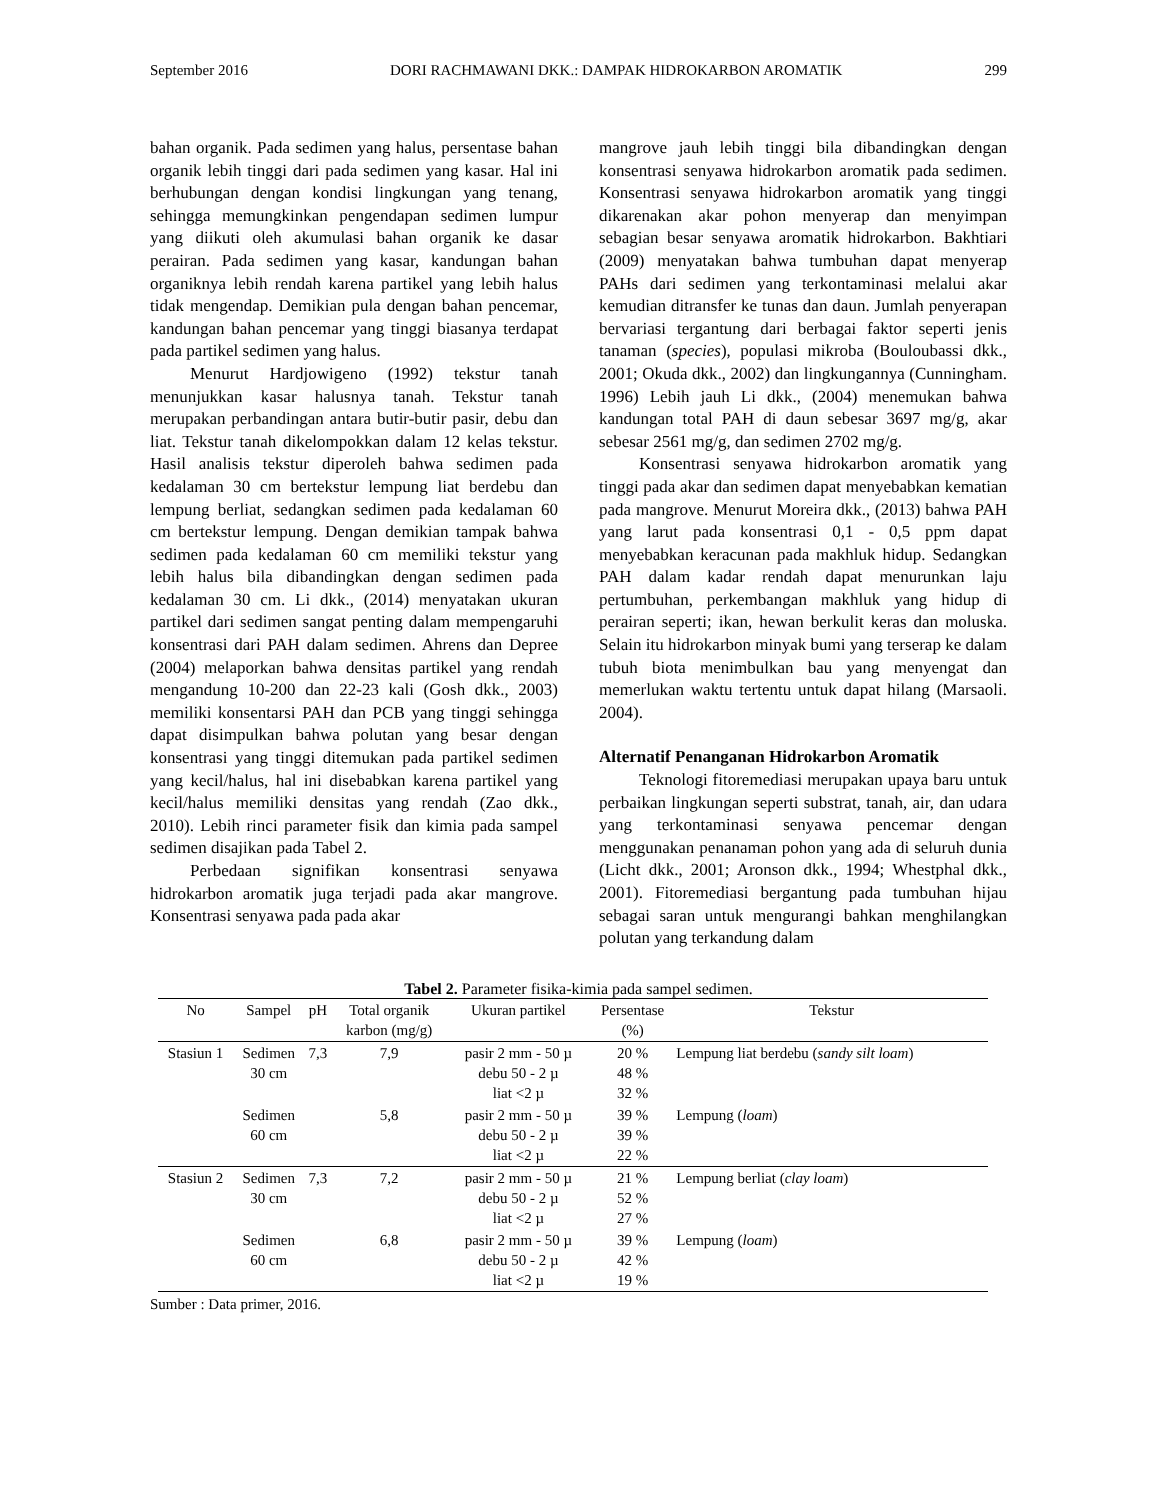September 2016 DORI RACHMAWANI DKK.: DAMPAK HIDROKARBON AROMATIK 299
bahan organik. Pada sedimen yang halus, persentase bahan organik lebih tinggi dari pada sedimen yang kasar. Hal ini berhubungan dengan kondisi lingkungan yang tenang, sehingga memungkinkan pengendapan sedimen lumpur yang diikuti oleh akumulasi bahan organik ke dasar perairan. Pada sedimen yang kasar, kandungan bahan organiknya lebih rendah karena partikel yang lebih halus tidak mengendap. Demikian pula dengan bahan pencemar, kandungan bahan pencemar yang tinggi biasanya terdapat pada partikel sedimen yang halus.
Menurut Hardjowigeno (1992) tekstur tanah menunjukkan kasar halusnya tanah. Tekstur tanah merupakan perbandingan antara butir-butir pasir, debu dan liat. Tekstur tanah dikelompokkan dalam 12 kelas tekstur. Hasil analisis tekstur diperoleh bahwa sedimen pada kedalaman 30 cm bertekstur lempung liat berdebu dan lempung berliat, sedangkan sedimen pada kedalaman 60 cm bertekstur lempung. Dengan demikian tampak bahwa sedimen pada kedalaman 60 cm memiliki tekstur yang lebih halus bila dibandingkan dengan sedimen pada kedalaman 30 cm. Li dkk., (2014) menyatakan ukuran partikel dari sedimen sangat penting dalam mempengaruhi konsentrasi dari PAH dalam sedimen. Ahrens dan Depree (2004) melaporkan bahwa densitas partikel yang rendah mengandung 10-200 dan 22-23 kali (Gosh dkk., 2003) memiliki konsentarsi PAH dan PCB yang tinggi sehingga dapat disimpulkan bahwa polutan yang besar dengan konsentrasi yang tinggi ditemukan pada partikel sedimen yang kecil/halus, hal ini disebabkan karena partikel yang kecil/halus memiliki densitas yang rendah (Zao dkk., 2010). Lebih rinci parameter fisik dan kimia pada sampel sedimen disajikan pada Tabel 2.
Perbedaan signifikan konsentrasi senyawa hidrokarbon aromatik juga terjadi pada akar mangrove. Konsentrasi senyawa pada pada akar
mangrove jauh lebih tinggi bila dibandingkan dengan konsentrasi senyawa hidrokarbon aromatik pada sedimen. Konsentrasi senyawa hidrokarbon aromatik yang tinggi dikarenakan akar pohon menyerap dan menyimpan sebagian besar senyawa aromatik hidrokarbon. Bakhtiari (2009) menyatakan bahwa tumbuhan dapat menyerap PAHs dari sedimen yang terkontaminasi melalui akar kemudian ditransfer ke tunas dan daun. Jumlah penyerapan bervariasi tergantung dari berbagai faktor seperti jenis tanaman (species), populasi mikroba (Bouloubassi dkk., 2001; Okuda dkk., 2002) dan lingkungannya (Cunningham. 1996) Lebih jauh Li dkk., (2004) menemukan bahwa kandungan total PAH di daun sebesar 3697 mg/g, akar sebesar 2561 mg/g, dan sedimen 2702 mg/g.
Konsentrasi senyawa hidrokarbon aromatik yang tinggi pada akar dan sedimen dapat menyebabkan kematian pada mangrove. Menurut Moreira dkk., (2013) bahwa PAH yang larut pada konsentrasi 0,1 - 0,5 ppm dapat menyebabkan keracunan pada makhluk hidup. Sedangkan PAH dalam kadar rendah dapat menurunkan laju pertumbuhan, perkembangan makhluk yang hidup di perairan seperti; ikan, hewan berkulit keras dan moluska. Selain itu hidrokarbon minyak bumi yang terserap ke dalam tubuh biota menimbulkan bau yang menyengat dan memerlukan waktu tertentu untuk dapat hilang (Marsaoli. 2004).
Alternatif Penanganan Hidrokarbon Aromatik
Teknologi fitoremediasi merupakan upaya baru untuk perbaikan lingkungan seperti substrat, tanah, air, dan udara yang terkontaminasi senyawa pencemar dengan menggunakan penanaman pohon yang ada di seluruh dunia (Licht dkk., 2001; Aronson dkk., 1994; Whestphal dkk., 2001). Fitoremediasi bergantung pada tumbuhan hijau sebagai saran untuk mengurangi bahkan menghilangkan polutan yang terkandung dalam
Tabel 2. Parameter fisika-kimia pada sampel sedimen.
| No | Sampel | pH | Total organik karbon (mg/g) | Ukuran partikel | Persentase (%) | Tekstur |
| --- | --- | --- | --- | --- | --- | --- |
| Stasiun 1 | Sedimen 30 cm | 7,3 | 7,9 | pasir 2 mm - 50 µ debu 50 - 2 µ liat <2 µ | 20 % 48 % 32 % | Lempung liat berdebu ( sandy silt loam ) |
| | Sedimen 60 cm | | 5,8 | pasir 2 mm - 50 µ debu 50 - 2 µ liat <2 µ | 39 % 39 % 22 % | Lempung ( loam ) |
| Stasiun 2 | Sedimen 30 cm | 7,3 | 7,2 | pasir 2 mm - 50 µ debu 50 - 2 µ liat <2 µ | 21 % 52 % 27 % | Lempung berliat ( clay loam ) |
| | Sedimen 60 cm | | 6,8 | pasir 2 mm - 50 µ debu 50 - 2 µ liat <2 µ | 39 % 42 % 19 % | Lempung ( loam ) |
Sumber : Data primer, 2016.